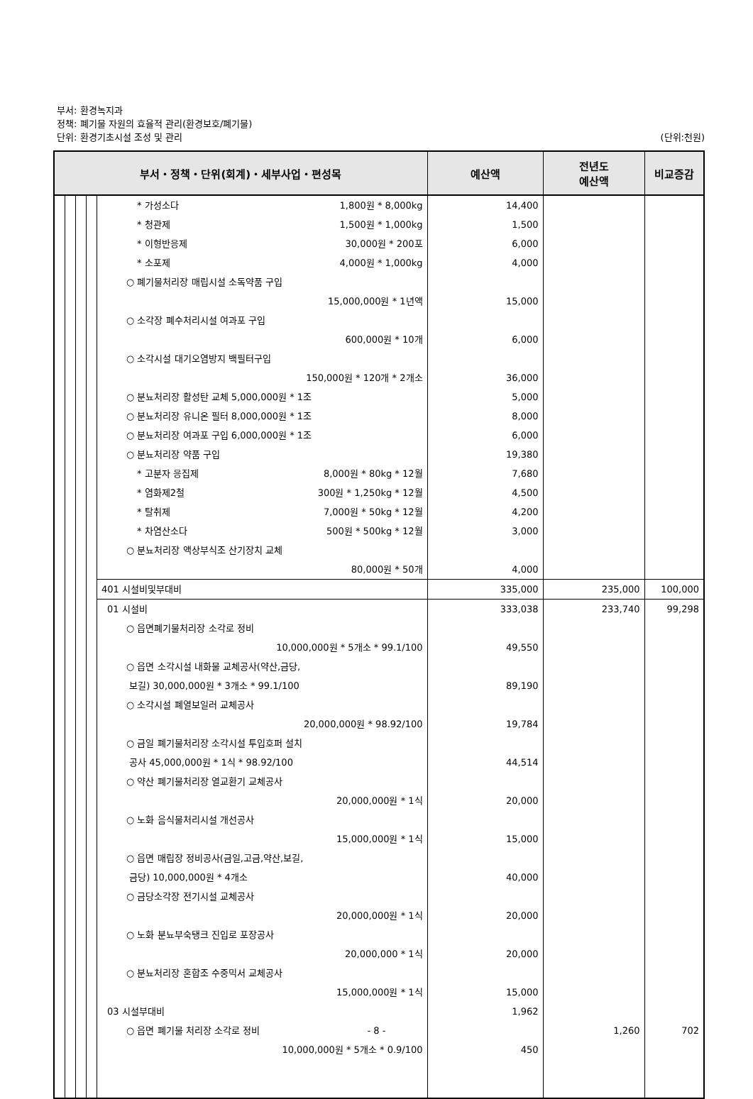부서: 환경녹지과
정책: 폐기물 자원의 효율적 관리(환경보호/폐기물)
단위: 환경기초시설 조성 및 관리
(단위:천원)
| 부서・정책・단위(회계)・세부사업・편성목 | | | | | 예산액 | 전년도 예산액 | 비교증감 |
| --- | --- | --- | --- | --- | --- | --- | --- |
| | | | | * 가성소다 1,800원 * 8,000kg * 청관제 1,500원 * 1,000kg * 이형반응제 30,000원 * 200포 * 소포제 4,000원 * 1,000kg ○ 폐기물처리장 매립시설 소독약품 구입 15,000,000원 * 1년액 ○ 소각장 폐수처리시설 여과포 구입 600,000원 * 10개 ○ 소각시설 대기오염방지 백필터구입 150,000원 * 120개 * 2개소 ○ 분뇨처리장 활성탄 교체 5,000,000원 * 1조 ○ 분뇨처리장 유니온 필터 8,000,000원 * 1조 ○ 분뇨처리장 여과포 구입 6,000,000원 * 1조 ○ 분뇨처리장 약품 구입 * 고분자 응집제 8,000원 * 80kg * 12월 * 염화제2철 300원 * 1,250kg * 12월 * 탈취제 7,000원 * 50kg * 12월 * 차염산소다 500원 * 500kg * 12월 ○ 분뇨처리장 액상부식조 산기장치 교체 80,000원 * 50개 | 14,400 1,500 6,000 4,000 15,000 6,000 36,000 5,000 8,000 6,000 19,380 7,680 4,500 4,200 3,000 4,000 | | |
| | | | | 401 시설비및부대비 | 335,000 | 235,000 | 100,000 |
| | | | | 01 시설비 ○ 읍면폐기물처리장 소각로 정비 10,000,000원 * 5개소 * 99.1/100 ○ 읍면 소각시설 내화물 교체공사(약산,금당, 보길) 30,000,000원 * 3개소 * 99.1/100 ○ 소각시설 폐열보일러 교체공사 20,000,000원 * 98.92/100 ○ 금일 폐기물처리장 소각시설 투입호퍼 설치 공사 45,000,000원 * 1식 * 98.92/100 ○ 약산 폐기물처리장 열교환기 교체공사 20,000,000원 * 1식 ○ 노화 음식물처리시설 개선공사 15,000,000원 * 1식 ○ 읍면 매립장 정비공사(금일,고금,약산,보길, 금당) 10,000,000원 * 4개소 ○ 금당소각장 전기시설 교체공사 20,000,000원 * 1식 ○ 노화 분뇨부숙탱크 진입로 포장공사 20,000,000 * 1식 ○ 분뇨처리장 혼합조 수중믹서 교체공사 15,000,000원 * 1식 03 시설부대비 ○ 읍면 폐기물 처리장 소각로 정비 10,000,000원 * 5개소 * 0.9/100 | 333,038 49,550 89,190 19,784 44,514 20,000 15,000 40,000 20,000 20,000 15,000 1,962 450 | 233,740 1,260 | 99,298 702 |
- 8 -